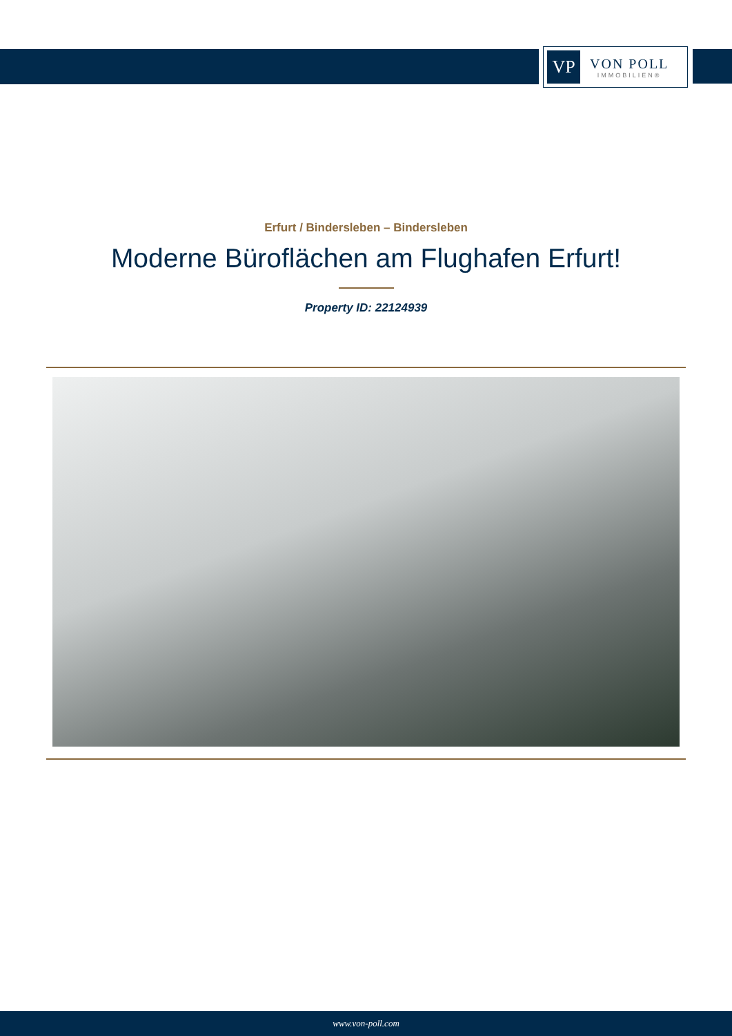VP
VON POLL
IMMOBILIEN®
Erfurt / Bindersleben – Bindersleben
Moderne Büroflächen am Flughafen Erfurt!
Property ID: 22124939
www.von-poll.com